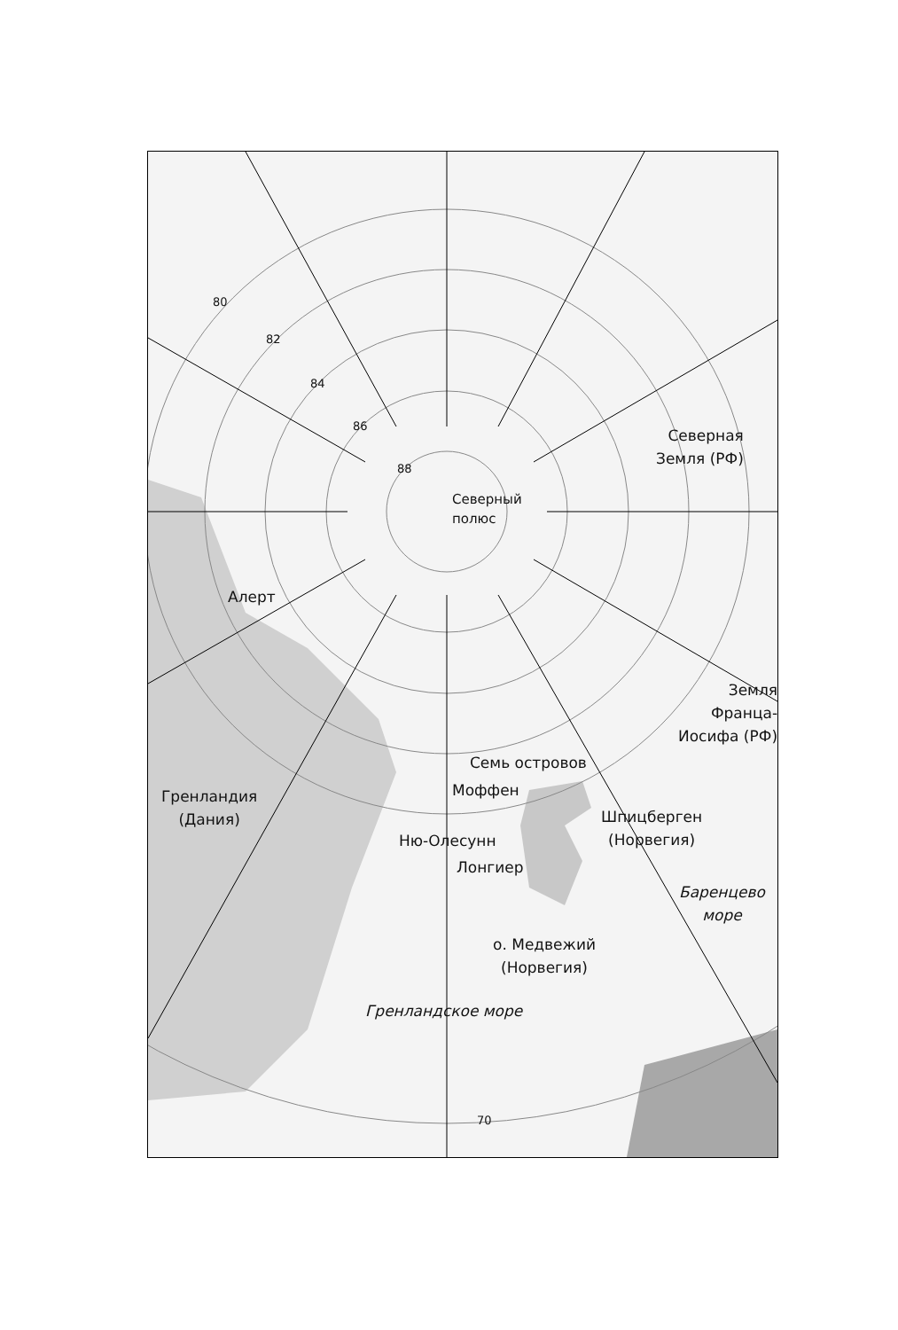80
82
84
86
88
Северный
полюс
Северная
Земля (РФ)
Алерт
Земля
Франца-
Иосифа (РФ)
Семь островов
Моффен
Гренландия
(Дания)
Шпицберген
(Норвегия)
Ню-Олесунн
Лонгиер
Баренцево
море
о. Медвежий
(Норвегия)
Гренландское море
70